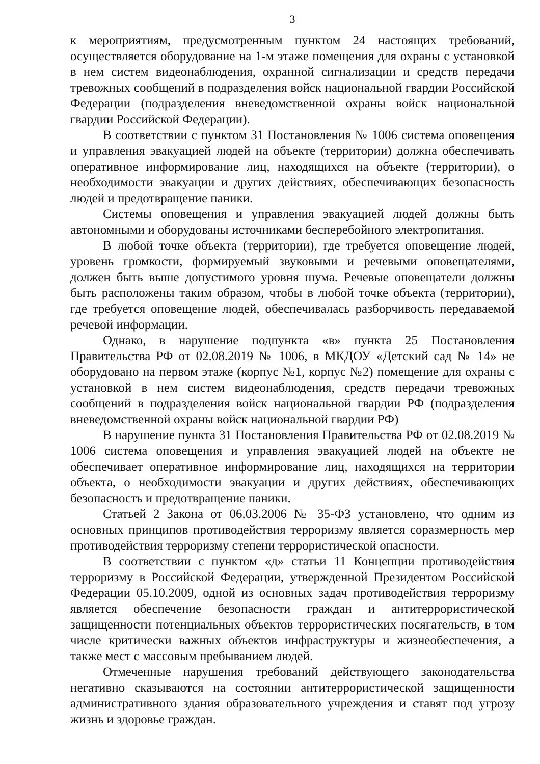3
к мероприятиям, предусмотренным пунктом 24 настоящих требований, осуществляется оборудование на 1-м этаже помещения для охраны с установкой в нем систем видеонаблюдения, охранной сигнализации и средств передачи тревожных сообщений в подразделения войск национальной гвардии Российской Федерации (подразделения вневедомственной охраны войск национальной гвардии Российской Федерации).
В соответствии с пунктом 31 Постановления № 1006 система оповещения и управления эвакуацией людей на объекте (территории) должна обеспечивать оперативное информирование лиц, находящихся на объекте (территории), о необходимости эвакуации и других действиях, обеспечивающих безопасность людей и предотвращение паники.
Системы оповещения и управления эвакуацией людей должны быть автономными и оборудованы источниками бесперебойного электропитания.
В любой точке объекта (территории), где требуется оповещение людей, уровень громкости, формируемый звуковыми и речевыми оповещателями, должен быть выше допустимого уровня шума. Речевые оповещатели должны быть расположены таким образом, чтобы в любой точке объекта (территории), где требуется оповещение людей, обеспечивалась разборчивость передаваемой речевой информации.
Однако, в нарушение подпункта «в» пункта 25 Постановления Правительства РФ от 02.08.2019 № 1006, в МКДОУ «Детский сад № 14» не оборудовано на первом этаже (корпус №1, корпус №2) помещение для охраны с установкой в нем систем видеонаблюдения, средств передачи тревожных сообщений в подразделения войск национальной гвардии РФ (подразделения вневедомственной охраны войск национальной гвардии РФ)
В нарушение пункта 31 Постановления Правительства РФ от 02.08.2019 № 1006 система оповещения и управления эвакуацией людей на объекте не обеспечивает оперативное информирование лиц, находящихся на территории объекта, о необходимости эвакуации и других действиях, обеспечивающих безопасность и предотвращение паники.
Статьей 2 Закона от 06.03.2006 № 35-ФЗ установлено, что одним из основных принципов противодействия терроризму является соразмерность мер противодействия терроризму степени террористической опасности.
В соответствии с пунктом «д» статьи 11 Концепции противодействия терроризму в Российской Федерации, утвержденной Президентом Российской Федерации 05.10.2009, одной из основных задач противодействия терроризму является обеспечение безопасности граждан и антитеррористической защищенности потенциальных объектов террористических посягательств, в том числе критически важных объектов инфраструктуры и жизнеобеспечения, а также мест с массовым пребыванием людей.
Отмеченные нарушения требований действующего законодательства негативно сказываются на состоянии антитеррористической защищенности административного здания образовательного учреждения и ставят под угрозу жизнь и здоровье граждан.